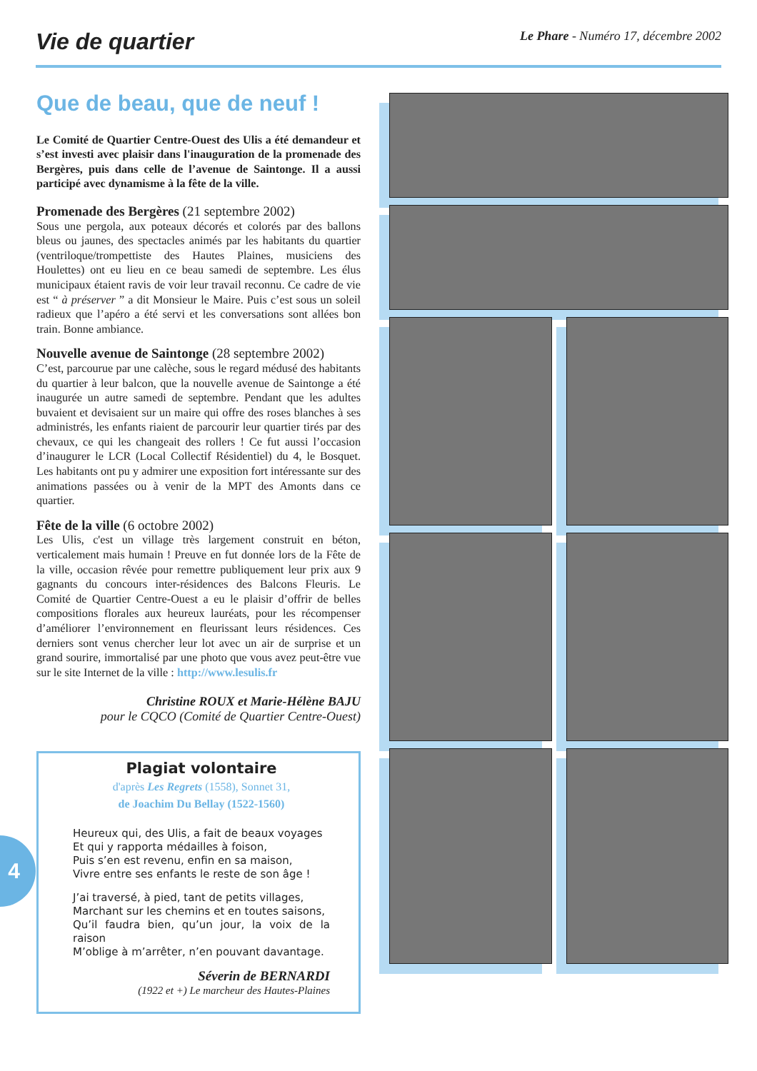Vie de quartier
Le Phare - Numéro 17, décembre 2002
Que de beau, que de neuf !
Le Comité de Quartier Centre-Ouest des Ulis a été demandeur et s’est investi avec plaisir dans l'inauguration de la promenade des Bergères, puis dans celle de l’avenue de Saintonge. Il a aussi participé avec dynamisme à la fête de la ville.
Promenade des Bergères (21 septembre 2002)
Sous une pergola, aux poteaux décorés et colorés par des ballons bleus ou jaunes, des spectacles animés par les habitants du quartier (ventriloque/trompettiste des Hautes Plaines, musiciens des Houlettes) ont eu lieu en ce beau samedi de septembre. Les élus municipaux étaient ravis de voir leur travail reconnu. Ce cadre de vie est “ à préserver ” a dit Monsieur le Maire. Puis c’est sous un soleil radieux que l’apéro a été servi et les conversations sont allées bon train. Bonne ambiance.
Nouvelle avenue de Saintonge (28 septembre 2002)
C’est, parcourue par une calèche, sous le regard médusé des habitants du quartier à leur balcon, que la nouvelle avenue de Saintonge a été inaugurée un autre samedi de septembre. Pendant que les adultes buvaient et devisaient sur un maire qui offre des roses blanches à ses administrés, les enfants riaient de parcourir leur quartier tirés par des chevaux, ce qui les changeait des rollers ! Ce fut aussi l’occasion d’inaugurer le LCR (Local Collectif Résidentiel) du 4, le Bosquet. Les habitants ont pu y admirer une exposition fort intéressante sur des animations passées ou à venir de la MPT des Amonts dans ce quartier.
Fête de la ville (6 octobre 2002)
Les Ulis, c'est un village très largement construit en béton, verticalement mais humain ! Preuve en fut donnée lors de la Fête de la ville, occasion rêvée pour remettre publiquement leur prix aux 9 gagnants du concours inter-résidences des Balcons Fleuris. Le Comité de Quartier Centre-Ouest a eu le plaisir d’offrir de belles compositions florales aux heureux lauréats, pour les récompenser d’améliorer l’environnement en fleurissant leurs résidences. Ces derniers sont venus chercher leur lot avec un air de surprise et un grand sourire, immortalisé par une photo que vous avez peut-être vue sur le site Internet de la ville : http://www.lesulis.fr
Christine ROUX et Marie-Hélène BAJU
pour le CQCO (Comité de Quartier Centre-Ouest)
Plagiat volontaire
d'après Les Regrets (1558), Sonnet 31,
de Joachim Du Bellay (1522-1560)
Heureux qui, des Ulis, a fait de beaux voyages
Et qui y rapporta médailles à foison,
Puis s’en est revenu, enfin en sa maison,
Vivre entre ses enfants le reste de son âge !
J’ai traversé, à pied, tant de petits villages,
Marchant sur les chemins et en toutes saisons,
Qu’il faudra bien, qu’un jour, la voix de la raison
M’oblige à m’arrêter, n’en pouvant davantage.
Séverin de BERNARDI
(1922 et +) Le marcheur des Hautes-Plaines
4